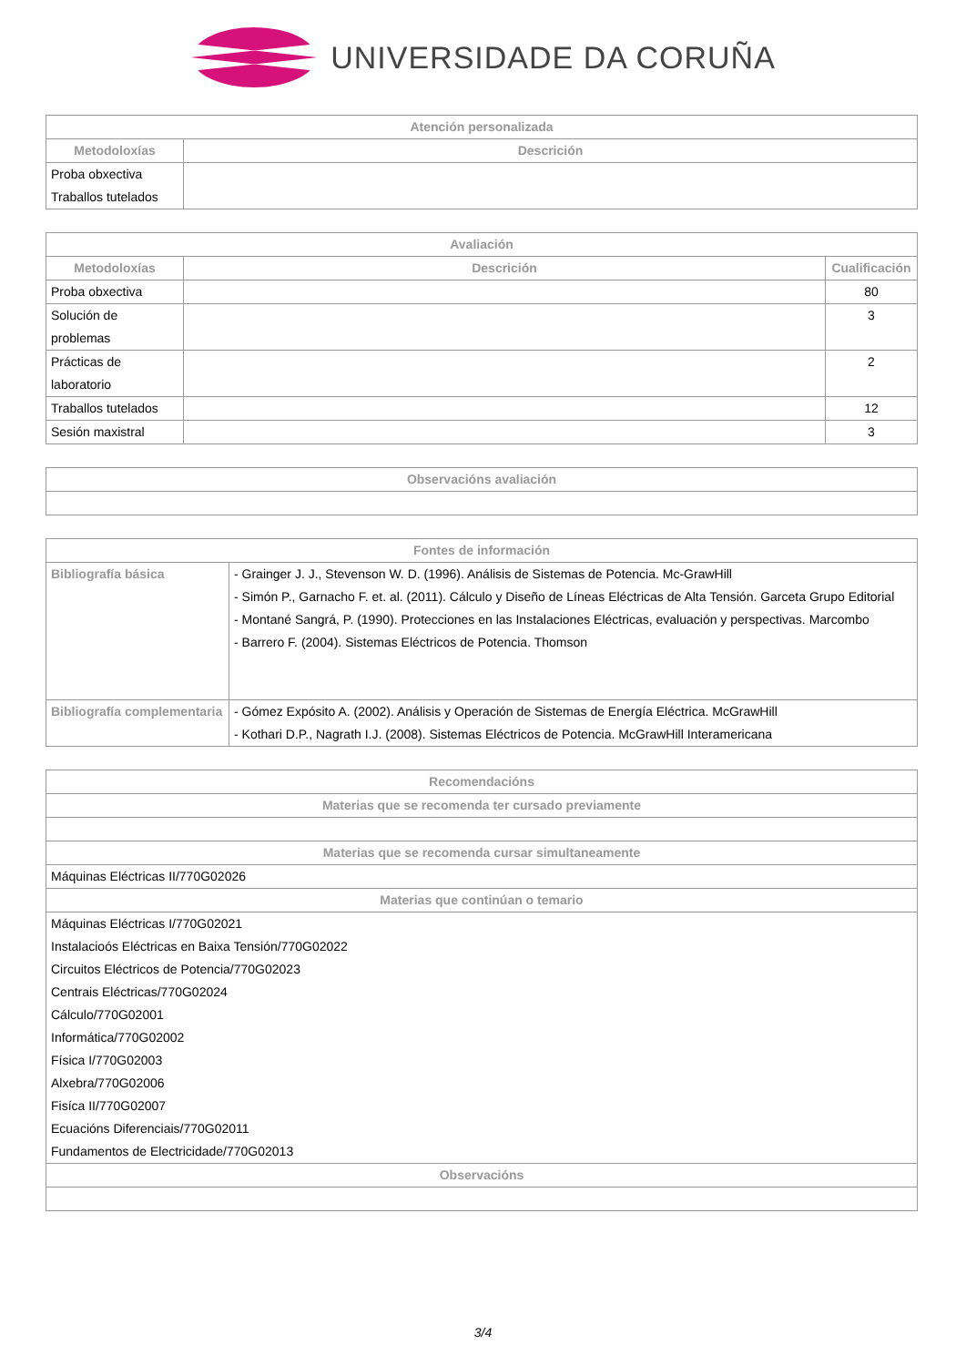UNIVERSIDADE DA CORUÑA
| Atención personalizada | |
| --- | --- |
| Metodoloxías | Descrición |
| Proba obxectiva Traballos tutelados | |
| Avaliación | | |
| --- | --- | --- |
| Metodoloxías | Descrición | Cualificación |
| Proba obxectiva | | 80 |
| Solución de problemas | | 3 |
| Prácticas de laboratorio | | 2 |
| Traballos tutelados | | 12 |
| Sesión maxistral | | 3 |
| Observacións avaliación |
| --- |
| Fontes de información | |
| --- | --- |
| Bibliografía básica | - Grainger J. J., Stevenson W. D. (1996). Análisis de Sistemas de Potencia. Mc-GrawHill - Simón P., Garnacho F. et. al. (2011). Cálculo y Diseño de Líneas Eléctricas de Alta Tensión. Garceta Grupo Editorial - Montané Sangrá, P. (1990). Protecciones en las Instalaciones Eléctricas, evaluación y perspectivas. Marcombo - Barrero F. (2004). Sistemas Eléctricos de Potencia. Thomson |
| Bibliografía complementaria | - Gómez Expósito A. (2002). Análisis y Operación de Sistemas de Energía Eléctrica. McGrawHill - Kothari D.P., Nagrath I.J. (2008). Sistemas Eléctricos de Potencia. McGrawHill Interamericana |
| Recomendacións |
| --- |
| Materias que se recomenda ter cursado previamente |
| Materias que se recomenda cursar simultaneamente |
| Máquinas Eléctricas II/770G02026 |
| Materias que continúan o temario |
| Máquinas Eléctricas I/770G02021 Instalacioós Eléctricas en Baixa Tensión/770G02022 Circuitos Eléctricos de Potencia/770G02023 Centrais Eléctricas/770G02024 Cálculo/770G02001 Informática/770G02002 Física I/770G02003 Alxebra/770G02006 Fisíca II/770G02007 Ecuacións Diferenciais/770G02011 Fundamentos de Electricidade/770G02013 |
| Observacións |
3/4